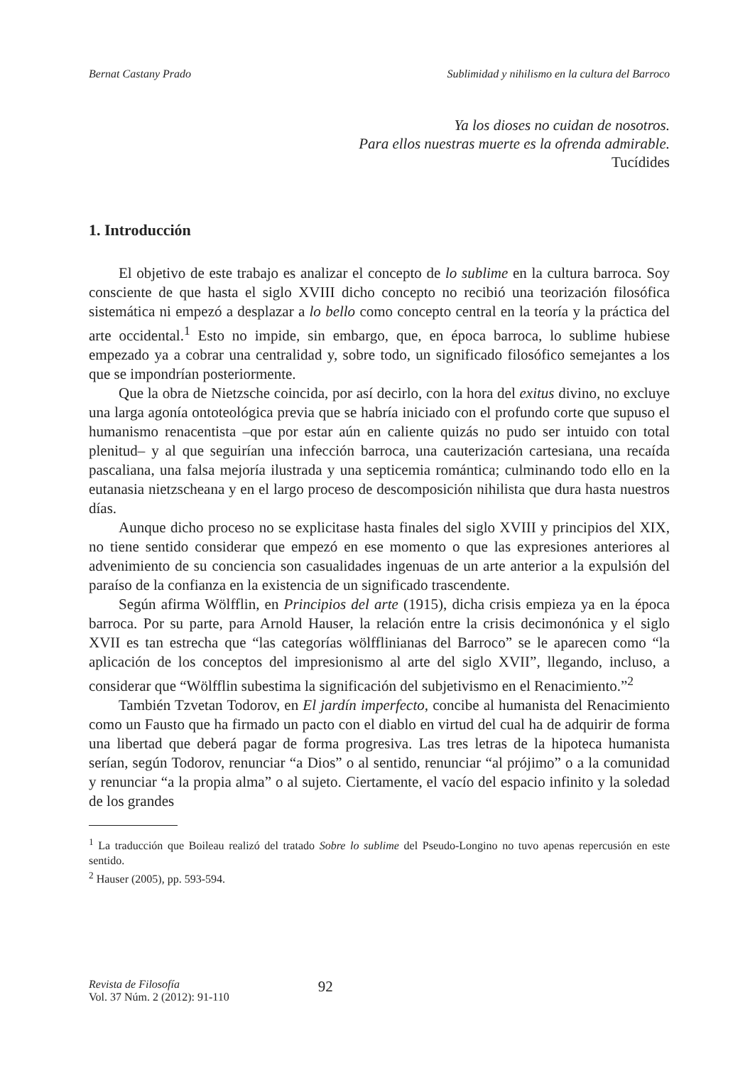Bernat Castany Prado Sublimidad y nihilismo en la cultura del Barroco
Ya los dioses no cuidan de nosotros.
Para ellos nuestras muerte es la ofrenda admirable.
Tucídides
1. Introducción
El objetivo de este trabajo es analizar el concepto de lo sublime en la cultura barroca. Soy consciente de que hasta el siglo XVIII dicho concepto no recibió una teorización filosófica sistemática ni empezó a desplazar a lo bello como concepto central en la teoría y la práctica del arte occidental.<sup>1</sup> Esto no impide, sin embargo, que, en época barroca, lo sublime hubiese empezado ya a cobrar una centralidad y, sobre todo, un significado filosófico semejantes a los que se impondrían posteriormente.
Que la obra de Nietzsche coincida, por así decirlo, con la hora del exitus divino, no excluye una larga agonía ontoteológica previa que se habría iniciado con el profundo corte que supuso el humanismo renacentista –que por estar aún en caliente quizás no pudo ser intuido con total plenitud– y al que seguirían una infección barroca, una cauterización cartesiana, una recaída pascaliana, una falsa mejoría ilustrada y una septicemia romántica; culminando todo ello en la eutanasia nietzscheana y en el largo proceso de descomposición nihilista que dura hasta nuestros días.
Aunque dicho proceso no se explicitase hasta finales del siglo XVIII y principios del XIX, no tiene sentido considerar que empezó en ese momento o que las expresiones anteriores al advenimiento de su conciencia son casualidades ingenuas de un arte anterior a la expulsión del paraíso de la confianza en la existencia de un significado trascendente.
Según afirma Wölfflin, en Principios del arte (1915), dicha crisis empieza ya en la época barroca. Por su parte, para Arnold Hauser, la relación entre la crisis decimonónica y el siglo XVII es tan estrecha que “las categorías wölfflinianas del Barroco” se le aparecen como “la aplicación de los conceptos del impresionismo al arte del siglo XVII”, llegando, incluso, a considerar que “Wölfflin subestima la significación del subjetivismo en el Renacimiento.”<sup>2</sup>
También Tzvetan Todorov, en El jardín imperfecto, concibe al humanista del Renacimiento como un Fausto que ha firmado un pacto con el diablo en virtud del cual ha de adquirir de forma una libertad que deberá pagar de forma progresiva. Las tres letras de la hipoteca humanista serían, según Todorov, renunciar “a Dios” o al sentido, renunciar “al prójimo” o a la comunidad y renunciar “a la propia alma” o al sujeto. Ciertamente, el vacío del espacio infinito y la soledad de los grandes
<sup>1</sup> La traducción que Boileau realizó del tratado Sobre lo sublime del Pseudo-Longino no tuvo apenas repercusión en este sentido.
<sup>2</sup> Hauser (2005), pp. 593-594.
Revista de Filosofía
Vol. 37 Núm. 2 (2012): 91-110
92